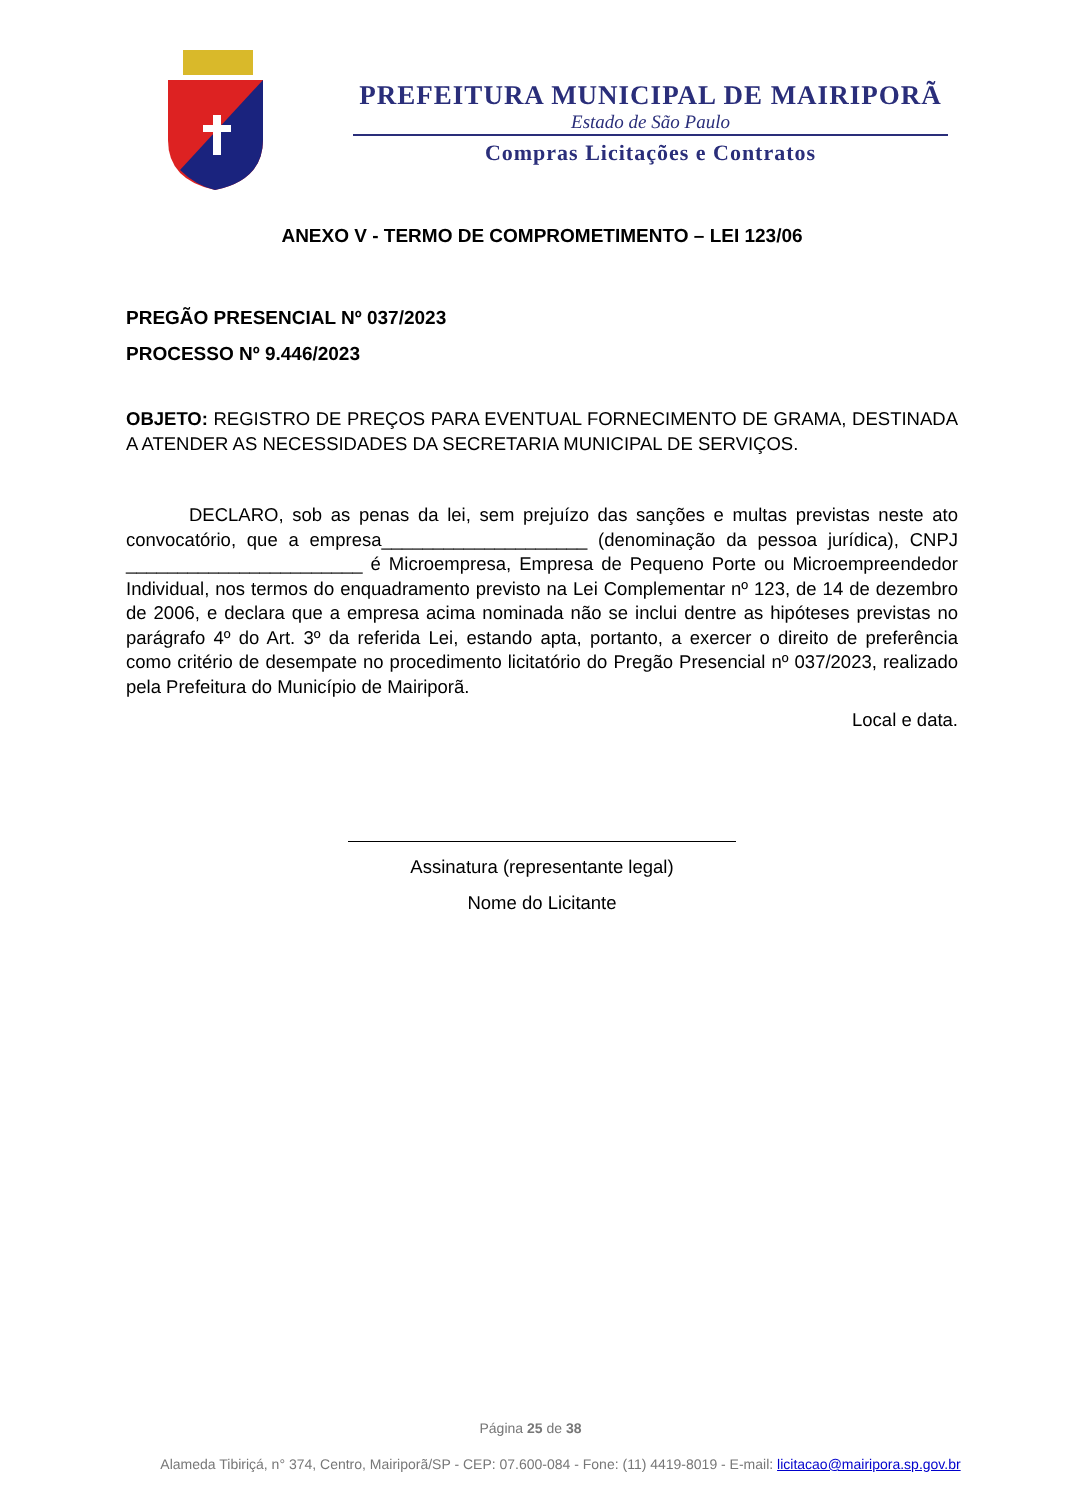PREFEITURA MUNICIPAL DE MAIRIPORÃ
Estado de São Paulo
Compras Licitações e Contratos
ANEXO V - TERMO DE COMPROMETIMENTO – LEI 123/06
PREGÃO PRESENCIAL Nº 037/2023
PROCESSO Nº 9.446/2023
OBJETO: REGISTRO DE PREÇOS PARA EVENTUAL FORNECIMENTO DE GRAMA, DESTINADA A ATENDER AS NECESSIDADES DA SECRETARIA MUNICIPAL DE SERVIÇOS.
DECLARO, sob as penas da lei, sem prejuízo das sanções e multas previstas neste ato convocatório, que a empresa____________________ (denominação da pessoa jurídica), CNPJ _______________________ é Microempresa, Empresa de Pequeno Porte ou Microempreendedor Individual, nos termos do enquadramento previsto na Lei Complementar nº 123, de 14 de dezembro de 2006, e declara que a empresa acima nominada não se inclui dentre as hipóteses previstas no parágrafo 4º do Art. 3º da referida Lei, estando apta, portanto, a exercer o direito de preferência como critério de desempate no procedimento licitatório do Pregão Presencial nº 037/2023, realizado pela Prefeitura do Município de Mairiporã.
Local e data.
Assinatura (representante legal)
Nome do Licitante
Página 25 de 38
Alameda Tibiriçá, n° 374, Centro, Mairiporã/SP - CEP: 07.600-084 - Fone: (11) 4419-8019 - E-mail: licitacao@mairipora.sp.gov.br